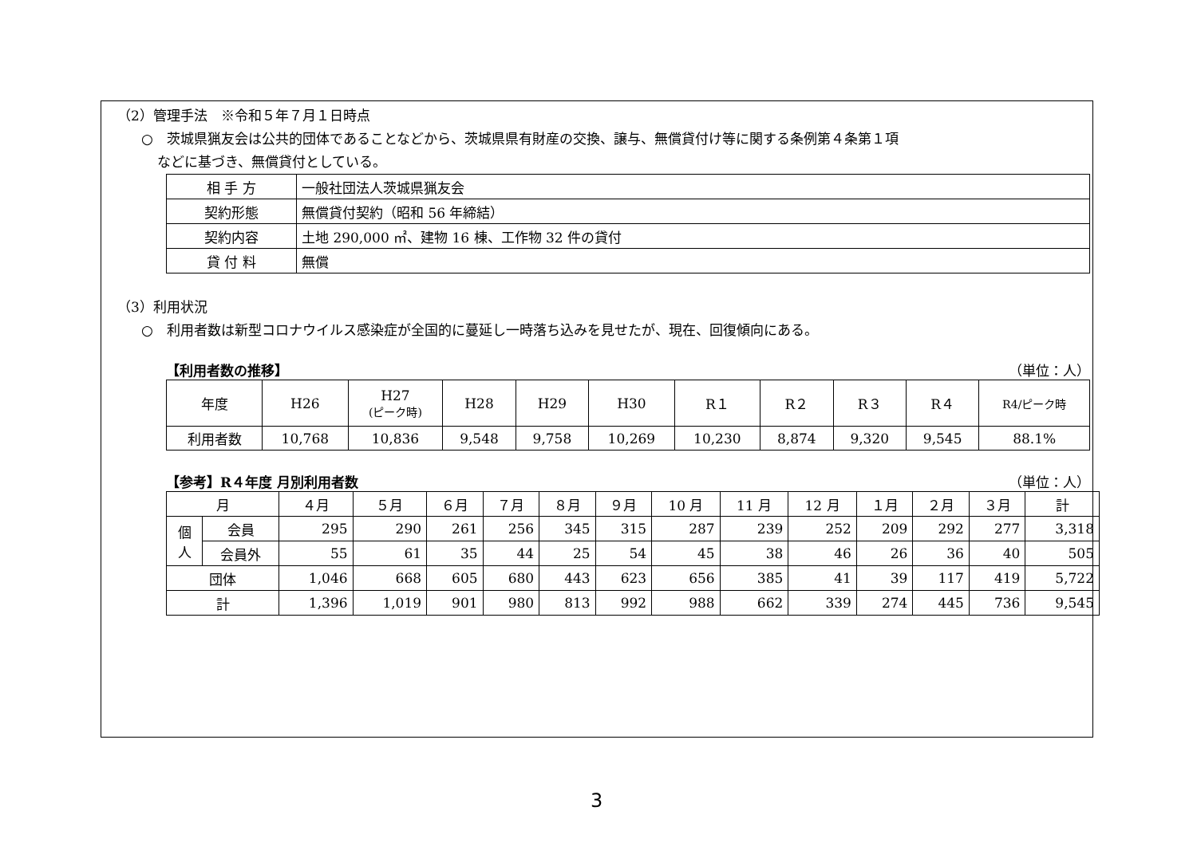（2）管理手法　※令和５年７月１日時点
○　茨城県猟友会は公共的団体であることなどから、茨城県県有財産の交換、譲与、無償貸付け等に関する条例第４条第１項
などに基づき、無償貸付としている。
| 相 手 方 | 一般社団法人茨城県猟友会 |
| 契約形態 | 無償貸付契約（昭和 56 年締結） |
| 契約内容 | 土地 290,000 ㎡、建物 16 棟、工作物 32 件の貸付 |
| 貸 付 料 | 無償 |
（3）利用状況
○　利用者数は新型コロナウイルス感染症が全国的に蔓延し一時落ち込みを見せたが、現在、回復傾向にある。
【利用者数の推移】 （単位：人）
| 年度 | H26 | H27 (ピーク時) | H28 | H29 | H30 | R１ | R２ | R３ | R４ | R4/ピーク時 |
| 利用者数 | 10,768 | 10,836 | 9,548 | 9,758 | 10,269 | 10,230 | 8,874 | 9,320 | 9,545 | 88.1% |
【参考】R４年度 月別利用者数 （単位：人）
| 月 | | ４月 | ５月 | ６月 | ７月 | ８月 | ９月 | 10 月 | 11 月 | 12 月 | １月 | ２月 | ３月 | 計 |
| 個 人 | 会員 | 295 | 290 | 261 | 256 | 345 | 315 | 287 | 239 | 252 | 209 | 292 | 277 | 3,318 |
| | 会員外 | 55 | 61 | 35 | 44 | 25 | 54 | 45 | 38 | 46 | 26 | 36 | 40 | 505 |
| 団体 | | 1,046 | 668 | 605 | 680 | 443 | 623 | 656 | 385 | 41 | 39 | 117 | 419 | 5,722 |
| 計 | | 1,396 | 1,019 | 901 | 980 | 813 | 992 | 988 | 662 | 339 | 274 | 445 | 736 | 9,545 |
3